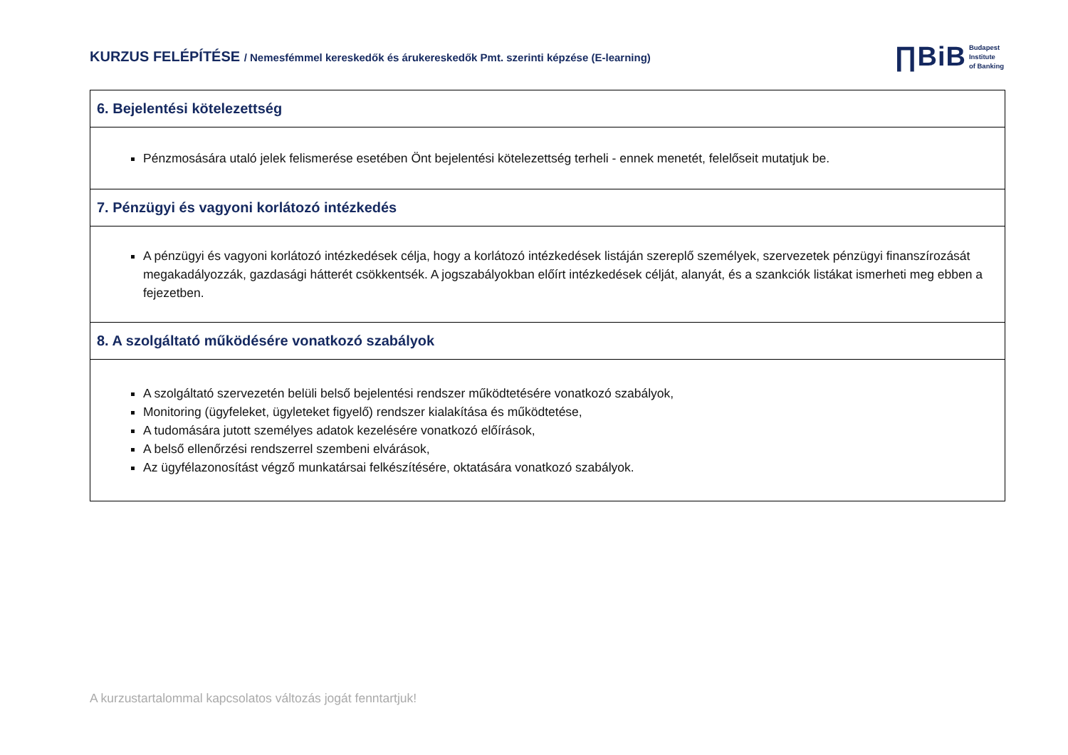KURZUS FELÉPÍTÉSE / Nemesfémmel kereskedők és árukereskedők Pmt. szerinti képzése (E-learning)
∏BiB Budapest
Institute
of Banking
| 6. Bejelentési kötelezettség |
| --- |
| Pénzmosására utaló jelek felismerése esetében Önt bejelentési kötelezettség terheli - ennek menetét, felelőseit mutatjuk be. |
| 7. Pénzügyi és vagyoni korlátozó intézkedés |
| A pénzügyi és vagyoni korlátozó intézkedések célja, hogy a korlátozó intézkedések listáján szereplő személyek, szervezetek pénzügyi finanszírozását megakadályozzák, gazdasági hátterét csökkentsék. A jogszabályokban előírt intézkedések célját, alanyát, és a szankciók listákat ismerheti meg ebben a fejezetben. |
| 8. A szolgáltató működésére vonatkozó szabályok |
| A szolgáltató szervezetén belüli belső bejelentési rendszer működtetésére vonatkozó szabályok, Monitoring (ügyfeleket, ügyleteket figyelő) rendszer kialakítása és működtetése, A tudomására jutott személyes adatok kezelésére vonatkozó előírások, A belső ellenőrzési rendszerrel szembeni elvárások, Az ügyfélazonosítást végző munkatársai felkészítésére, oktatására vonatkozó szabályok. |
A kurzustartalommal kapcsolatos változás jogát fenntartjuk!